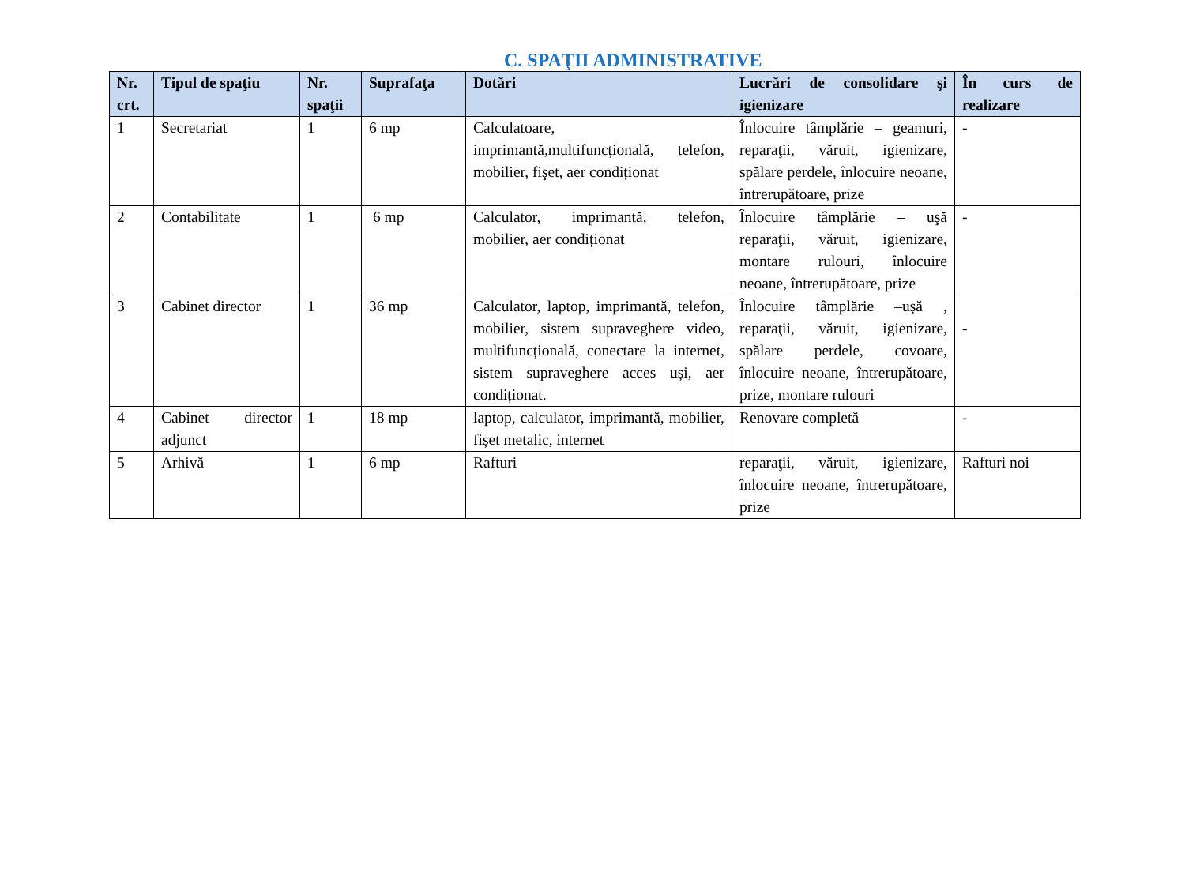C. SPAŢII ADMINISTRATIVE
| Nr. crt. | Tipul de spaţiu | Nr. spaţii | Suprafaţa | Dotări | Lucrări de consolidare şi igienizare | În curs de realizare |
| --- | --- | --- | --- | --- | --- | --- |
| 1 | Secretariat | 1 | 6 mp | Calculatoare, imprimantă,multifuncțională, telefon, mobilier, fişet, aer condiționat | Înlocuire tâmplărie – geamuri, reparaţii, văruit, igienizare, spălare perdele, înlocuire neoane, întrerupătoare, prize | - |
| 2 | Contabilitate | 1 | 6 mp | Calculator, imprimantă, telefon, mobilier, aer condiționat | Înlocuire tâmplărie – uşă reparaţii, văruit, igienizare, montare rulouri, înlocuire neoane, întrerupătoare, prize | - |
| 3 | Cabinet director | 1 | 36 mp | Calculator, laptop, imprimantă, telefon, mobilier, sistem supraveghere video, multifuncțională, conectare la internet, sistem supraveghere acces uși, aer condiționat. | Înlocuire tâmplărie –ușă , reparaţii, văruit, igienizare, spălare perdele, covoare, înlocuire neoane, întrerupătoare, prize, montare rulouri | - |
| 4 | Cabinet director adjunct | 1 | 18 mp | laptop, calculator, imprimantă, mobilier, fișet metalic, internet | Renovare completă | - |
| 5 | Arhivă | 1 | 6 mp | Rafturi | reparaţii, văruit, igienizare, înlocuire neoane, întrerupătoare, prize | Rafturi noi |